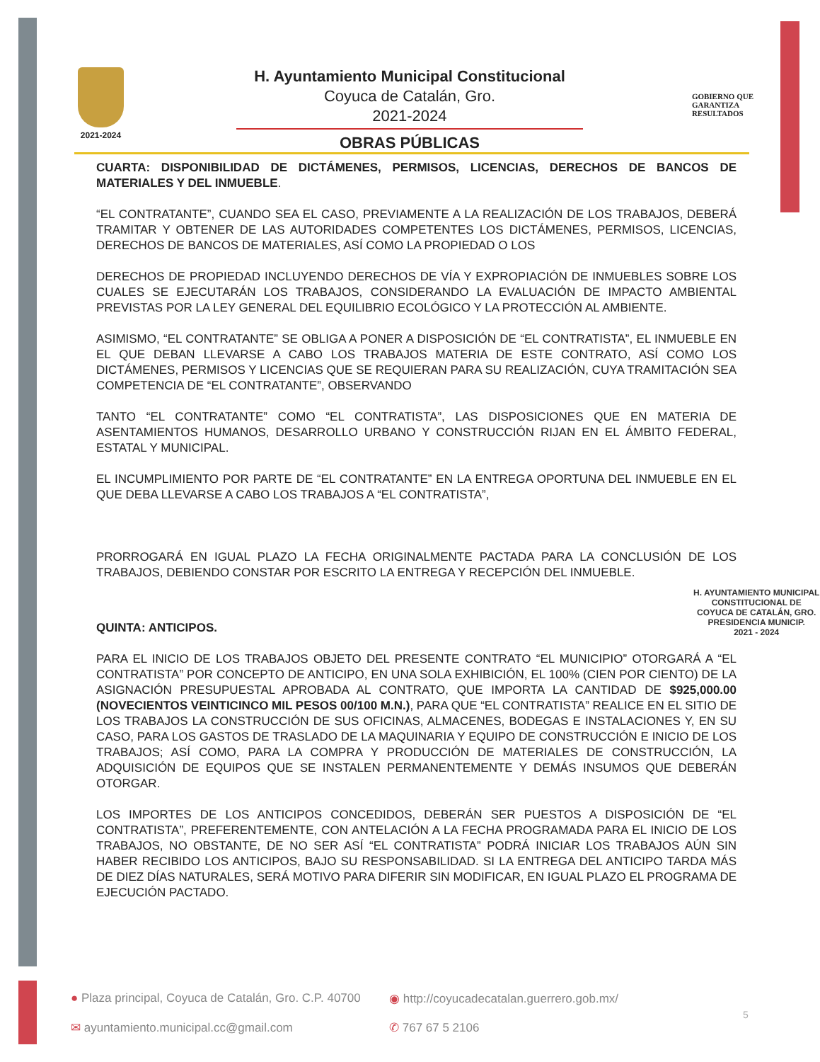2021-2024
H. Ayuntamiento Municipal Constitucional
Coyuca de Catalán, Gro.
2021-2024
OBRAS PÚBLICAS
GOBIERNO QUE
GARANTIZA
RESULTADOS
CUARTA: DISPONIBILIDAD DE DICTÁMENES, PERMISOS, LICENCIAS, DERECHOS DE BANCOS DE MATERIALES Y DEL INMUEBLE.
“EL CONTRATANTE”, CUANDO SEA EL CASO, PREVIAMENTE A LA REALIZACIÓN DE LOS TRABAJOS, DEBERÁ TRAMITAR Y OBTENER DE LAS AUTORIDADES COMPETENTES LOS DICTÁMENES, PERMISOS, LICENCIAS, DERECHOS DE BANCOS DE MATERIALES, ASÍ COMO LA PROPIEDAD O LOS
DERECHOS DE PROPIEDAD INCLUYENDO DERECHOS DE VÍA Y EXPROPIACIÓN DE INMUEBLES SOBRE LOS CUALES SE EJECUTARÁN LOS TRABAJOS, CONSIDERANDO LA EVALUACIÓN DE IMPACTO AMBIENTAL PREVISTAS POR LA LEY GENERAL DEL EQUILIBRIO ECOLÓGICO Y LA PROTECCIÓN AL AMBIENTE.
ASIMISMO, “EL CONTRATANTE” SE OBLIGA A PONER A DISPOSICIÓN DE “EL CONTRATISTA”, EL INMUEBLE EN EL QUE DEBAN LLEVARSE A CABO LOS TRABAJOS MATERIA DE ESTE CONTRATO, ASÍ COMO LOS DICTÁMENES, PERMISOS Y LICENCIAS QUE SE REQUIERAN PARA SU REALIZACIÓN, CUYA TRAMITACIÓN SEA COMPETENCIA DE “EL CONTRATANTE”, OBSERVANDO
TANTO “EL CONTRATANTE” COMO “EL CONTRATISTA”, LAS DISPOSICIONES QUE EN MATERIA DE ASENTAMIENTOS HUMANOS, DESARROLLO URBANO Y CONSTRUCCIÓN RIJAN EN EL ÁMBITO FEDERAL, ESTATAL Y MUNICIPAL.
EL INCUMPLIMIENTO POR PARTE DE “EL CONTRATANTE” EN LA ENTREGA OPORTUNA DEL INMUEBLE EN EL QUE DEBA LLEVARSE A CABO LOS TRABAJOS A “EL CONTRATISTA”,
PRORROGARÁ EN IGUAL PLAZO LA FECHA ORIGINALMENTE PACTADA PARA LA CONCLUSIÓN DE LOS TRABAJOS, DEBIENDO CONSTAR POR ESCRITO LA ENTREGA Y RECEPCIÓN DEL INMUEBLE.
QUINTA: ANTICIPOS.
PARA EL INICIO DE LOS TRABAJOS OBJETO DEL PRESENTE CONTRATO “EL MUNICIPIO” OTORGARÁ A “EL CONTRATISTA” POR CONCEPTO DE ANTICIPO, EN UNA SOLA EXHIBICIÓN, EL 100% (CIEN POR CIENTO) DE LA ASIGNACIÓN PRESUPUESTAL APROBADA AL CONTRATO, QUE IMPORTA LA CANTIDAD DE $925,000.00 (NOVECIENTOS VEINTICINCO MIL PESOS 00/100 M.N.), PARA QUE “EL CONTRATISTA” REALICE EN EL SITIO DE LOS TRABAJOS LA CONSTRUCCIÓN DE SUS OFICINAS, ALMACENES, BODEGAS E INSTALACIONES Y, EN SU CASO, PARA LOS GASTOS DE TRASLADO DE LA MAQUINARIA Y EQUIPO DE CONSTRUCCIÓN E INICIO DE LOS TRABAJOS; ASÍ COMO, PARA LA COMPRA Y PRODUCCIÓN DE MATERIALES DE CONSTRUCCIÓN, LA ADQUISICIÓN DE EQUIPOS QUE SE INSTALEN PERMANENTEMENTE Y DEMÁS INSUMOS QUE DEBERÁN OTORGAR.
LOS IMPORTES DE LOS ANTICIPOS CONCEDIDOS, DEBERÁN SER PUESTOS A DISPOSICIÓN DE “EL CONTRATISTA”, PREFERENTEMENTE, CON ANTELACIÓN A LA FECHA PROGRAMADA PARA EL INICIO DE LOS TRABAJOS, NO OBSTANTE, DE NO SER ASÍ “EL CONTRATISTA” PODRÁ INICIAR LOS TRABAJOS AÚN SIN HABER RECIBIDO LOS ANTICIPOS, BAJO SU RESPONSABILIDAD. SI LA ENTREGA DEL ANTICIPO TARDA MÁS DE DIEZ DÍAS NATURALES, SERÁ MOTIVO PARA DIFERIR SIN MODIFICAR, EN IGUAL PLAZO EL PROGRAMA DE EJECUCIÓN PACTADO.
H. AYUNTAMIENTO MUNICIPAL
CONSTITUCIONAL DE
COYUCA DE CATALÁN, GRO.
PRESIDENCIA MUNICIP.
2021 - 2024
● Plaza principal, Coyuca de Catalán, Gro. C.P. 40700
◉ http://coyucadecatalan.guerrero.gob.mx/
✉ ayuntamiento.municipal.cc@gmail.com
✆ 767 67 5 2106
5